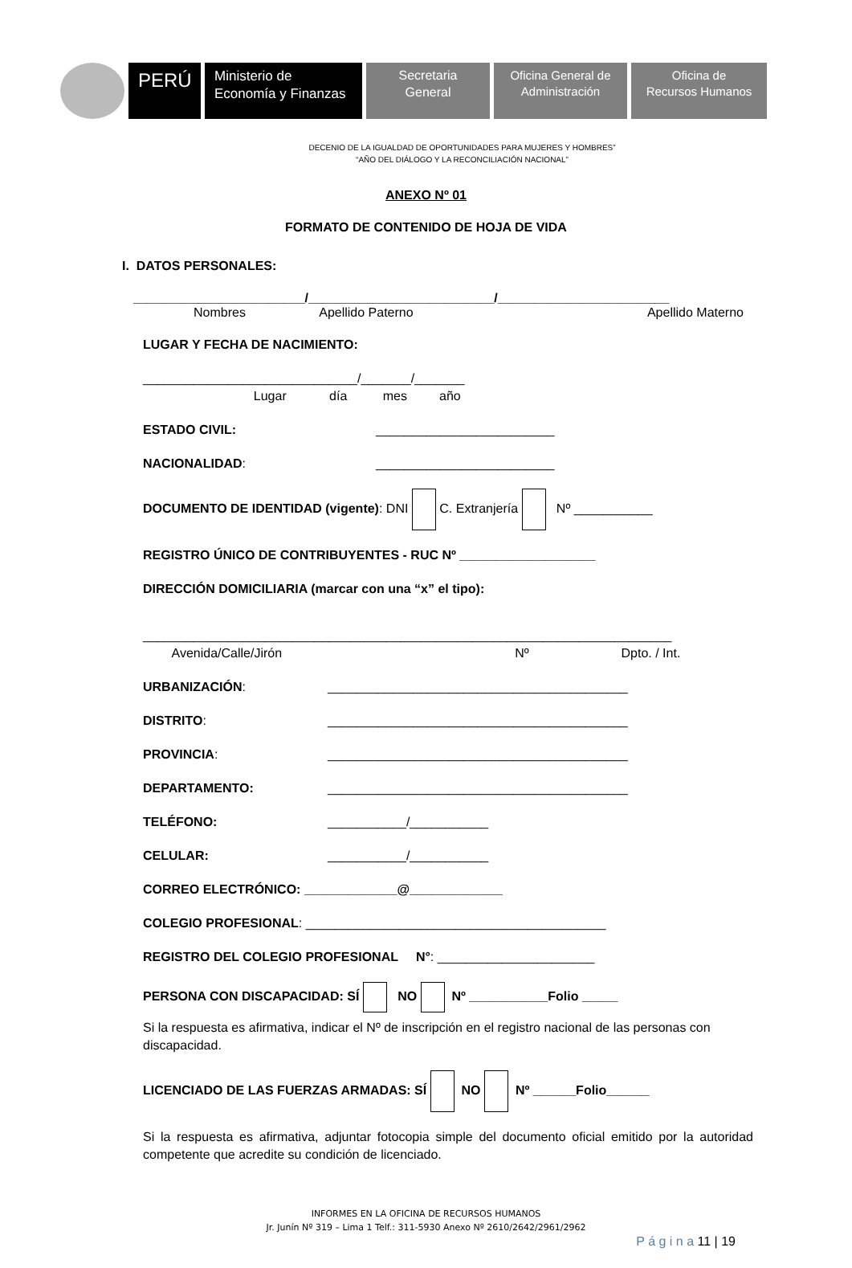PERÚ
Ministerio de
Economía y Finanzas
Secretaria
General
Oficina General de
Administración
Oficina de
Recursos Humanos
DECENIO DE LA IGUALDAD DE OPORTUNIDADES PARA MUJERES Y HOMBRES”
“AÑO DEL DIÁLOGO Y LA RECONCILIACIÓN NACIONAL”
ANEXO Nº 01
FORMATO DE CONTENIDO DE HOJA DE VIDA
I. DATOS PERSONALES:
________________________/__________________________/________________________
Nombres Apellido Paterno Apellido Materno
LUGAR Y FECHA DE NACIMIENTO:
______________________________/_______/_______
Lugar día mes año
ESTADO CIVIL: _________________________
NACIONALIDAD: _________________________
DOCUMENTO DE IDENTIDAD (vigente): DNI C. Extranjería Nº ___________
REGISTRO ÚNICO DE CONTRIBUYENTES - RUC Nº ___________________
DIRECCIÓN DOMICILIARIA (marcar con una “x” el tipo):
__________________________________________________________________________
Avenida/Calle/Jirón Nº Dpto. / Int.
URBANIZACIÓN: __________________________________________
DISTRITO: __________________________________________
PROVINCIA: __________________________________________
DEPARTAMENTO: __________________________________________
TELÉFONO: ___________/___________
CELULAR: ___________/___________
CORREO ELECTRÓNICO: _____________@_____________
COLEGIO PROFESIONAL: __________________________________________
REGISTRO DEL COLEGIO PROFESIONAL N°: ______________________
PERSONA CON DISCAPACIDAD: SÍ NO Nº ___________Folio _____
Si la respuesta es afirmativa, indicar el Nº de inscripción en el registro nacional de las personas con discapacidad.
LICENCIADO DE LAS FUERZAS ARMADAS: SÍ NO Nº ______Folio______
Si la respuesta es afirmativa, adjuntar fotocopia simple del documento oficial emitido por la autoridad competente que acredite su condición de licenciado.
INFORMES EN LA OFICINA DE RECURSOS HUMANOS
Jr. Junín Nº 319 – Lima 1 Telf.: 311-5930 Anexo Nº 2610/2642/2961/2962
P á g i n a 11 | 19